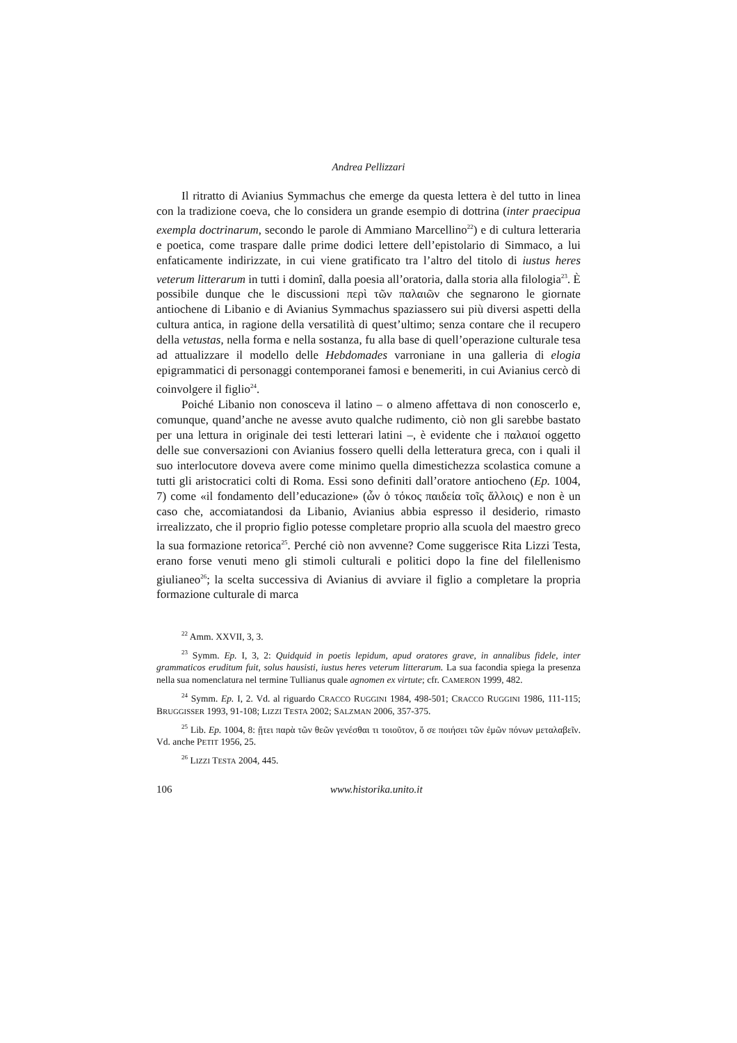Andrea Pellizzari
Il ritratto di Avianius Symmachus che emerge da questa lettera è del tutto in linea con la tradizione coeva, che lo considera un grande esempio di dottrina (inter praecipua exempla doctrinarum, secondo le parole di Ammiano Marcellino<sup>22</sup>) e di cultura letteraria e poetica, come traspare dalle prime dodici lettere dell’epistolario di Simmaco, a lui enfaticamente indirizzate, in cui viene gratificato tra l’altro del titolo di iustus heres veterum litterarum in tutti i dominî, dalla poesia all’oratoria, dalla storia alla filologia<sup>23</sup>. È possibile dunque che le discussioni περὶ τῶν παλαιῶν che segnarono le giornate antiochene di Libanio e di Avianius Symmachus spaziassero sui più diversi aspetti della cultura antica, in ragione della versatilità di quest’ultimo; senza contare che il recupero della vetustas, nella forma e nella sostanza, fu alla base di quell’operazione culturale tesa ad attualizzare il modello delle Hebdomades varroniane in una galleria di elogia epigrammatici di personaggi contemporanei famosi e benemeriti, in cui Avianius cercò di coinvolgere il figlio<sup>24</sup>.
Poiché Libanio non conosceva il latino – o almeno affettava di non conoscerlo e, comunque, quand’anche ne avesse avuto qualche rudimento, ciò non gli sarebbe bastato per una lettura in originale dei testi letterari latini –, è evidente che i παλαιοί oggetto delle sue conversazioni con Avianius fossero quelli della letteratura greca, con i quali il suo interlocutore doveva avere come minimo quella dimestichezza scolastica comune a tutti gli aristocratici colti di Roma. Essi sono definiti dall’oratore antiocheno (Ep. 1004, 7) come «il fondamento dell’educazione» (ὧν ὁ τόκος παιδεία τοῖς ἄλλοις) e non è un caso che, accomiatandosi da Libanio, Avianius abbia espresso il desiderio, rimasto irrealizzato, che il proprio figlio potesse completare proprio alla scuola del maestro greco la sua formazione retorica<sup>25</sup>. Perché ciò non avvenne? Come suggerisce Rita Lizzi Testa, erano forse venuti meno gli stimoli culturali e politici dopo la fine del filellenismo giulianeo<sup>26</sup>; la scelta successiva di Avianius di avviare il figlio a completare la propria formazione culturale di marca
<sup>22</sup> Amm. XXVII, 3, 3.
<sup>23</sup> Symm. Ep. I, 3, 2: Quidquid in poetis lepidum, apud oratores grave, in annalibus fidele, inter grammaticos eruditum fuit, solus hausisti, iustus heres veterum litterarum. La sua facondia spiega la presenza nella sua nomenclatura nel termine Tullianus quale agnomen ex virtute; cfr. CAMERON 1999, 482.
<sup>24</sup> Symm. Ep. I, 2. Vd. al riguardo CRACCO RUGGINI 1984, 498-501; CRACCO RUGGINI 1986, 111-115; BRUGGISSER 1993, 91-108; LIZZI TESTA 2002; SALZMAN 2006, 357-375.
<sup>25</sup> Lib. Ep. 1004, 8: ᾔτει παρὰ τῶν θεῶν γενέσθαι τι τοιοῦτον, ὅ σε ποιήσει τῶν ἐμῶν πόνων μεταλαβεῖν. Vd. anche PETIT 1956, 25.
<sup>26</sup> LIZZI TESTA 2004, 445.
106 www.historika.unito.it